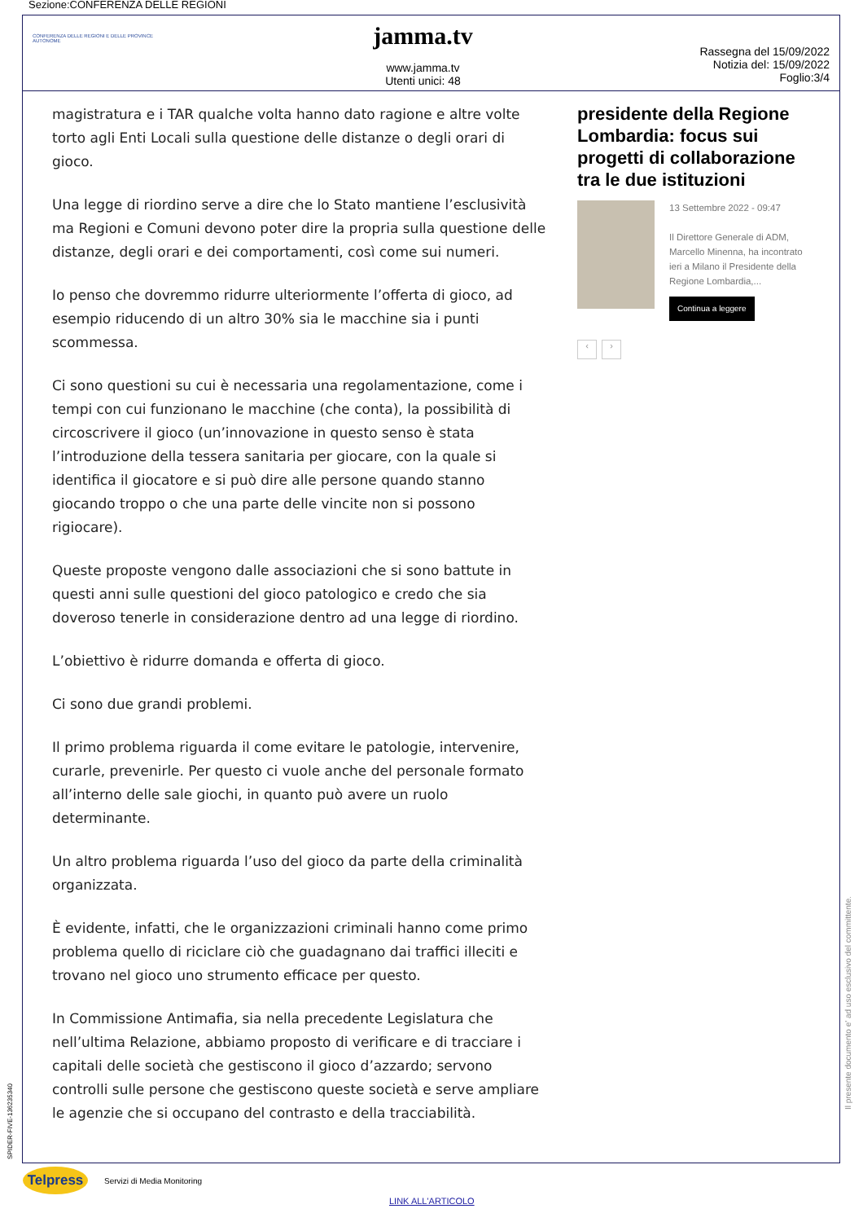Sezione:CONFERENZA DELLE REGIONI
CONFERENZA DELLE REGIONI E DELLE PROVINCE AUTONOME
jamma.tv
www.jamma.tv
Utenti unici: 48
Rassegna del 15/09/2022
Notizia del: 15/09/2022
Foglio:3/4
magistratura e i TAR qualche volta hanno dato ragione e altre volte torto agli Enti Locali sulla questione delle distanze o degli orari di gioco.
Una legge di riordino serve a dire che lo Stato mantiene l’esclusività ma Regioni e Comuni devono poter dire la propria sulla questione delle distanze, degli orari e dei comportamenti, così come sui numeri.
Io penso che dovremmo ridurre ulteriormente l’offerta di gioco, ad esempio riducendo di un altro 30% sia le macchine sia i punti scommessa.
Ci sono questioni su cui è necessaria una regolamentazione, come i tempi con cui funzionano le macchine (che conta), la possibilità di circoscrivere il gioco (un’innovazione in questo senso è stata l’introduzione della tessera sanitaria per giocare, con la quale si identifica il giocatore e si può dire alle persone quando stanno giocando troppo o che una parte delle vincite non si possono rigiocare).
Queste proposte vengono dalle associazioni che si sono battute in questi anni sulle questioni del gioco patologico e credo che sia doveroso tenerle in considerazione dentro ad una legge di riordino.
L’obiettivo è ridurre domanda e offerta di gioco.
Ci sono due grandi problemi.
Il primo problema riguarda il come evitare le patologie, intervenire, curarle, prevenirle. Per questo ci vuole anche del personale formato all’interno delle sale giochi, in quanto può avere un ruolo determinante.
Un altro problema riguarda l’uso del gioco da parte della criminalità organizzata.
È evidente, infatti, che le organizzazioni criminali hanno come primo problema quello di riciclare ciò che guadagnano dai traffici illeciti e trovano nel gioco uno strumento efficace per questo.
In Commissione Antimafia, sia nella precedente Legislatura che nell’ultima Relazione, abbiamo proposto di verificare e di tracciare i capitali delle società che gestiscono il gioco d’azzardo; servono controlli sulle persone che gestiscono queste società e serve ampliare le agenzie che si occupano del contrasto e della tracciabilità.
presidente della Regione Lombardia: focus sui progetti di collaborazione tra le due istituzioni
13 Settembre 2022 - 09:47
Il Direttore Generale di ADM, Marcello Minenna, ha incontrato ieri a Milano il Presidente della Regione Lombardia,...
Continua a leggere
‹ ›
SPIDER-FIVE-136235340
Il presente documento e' ad uso esclusivo del committente.
Telpress
Servizi di Media Monitoring
LINK ALL'ARTICOLO